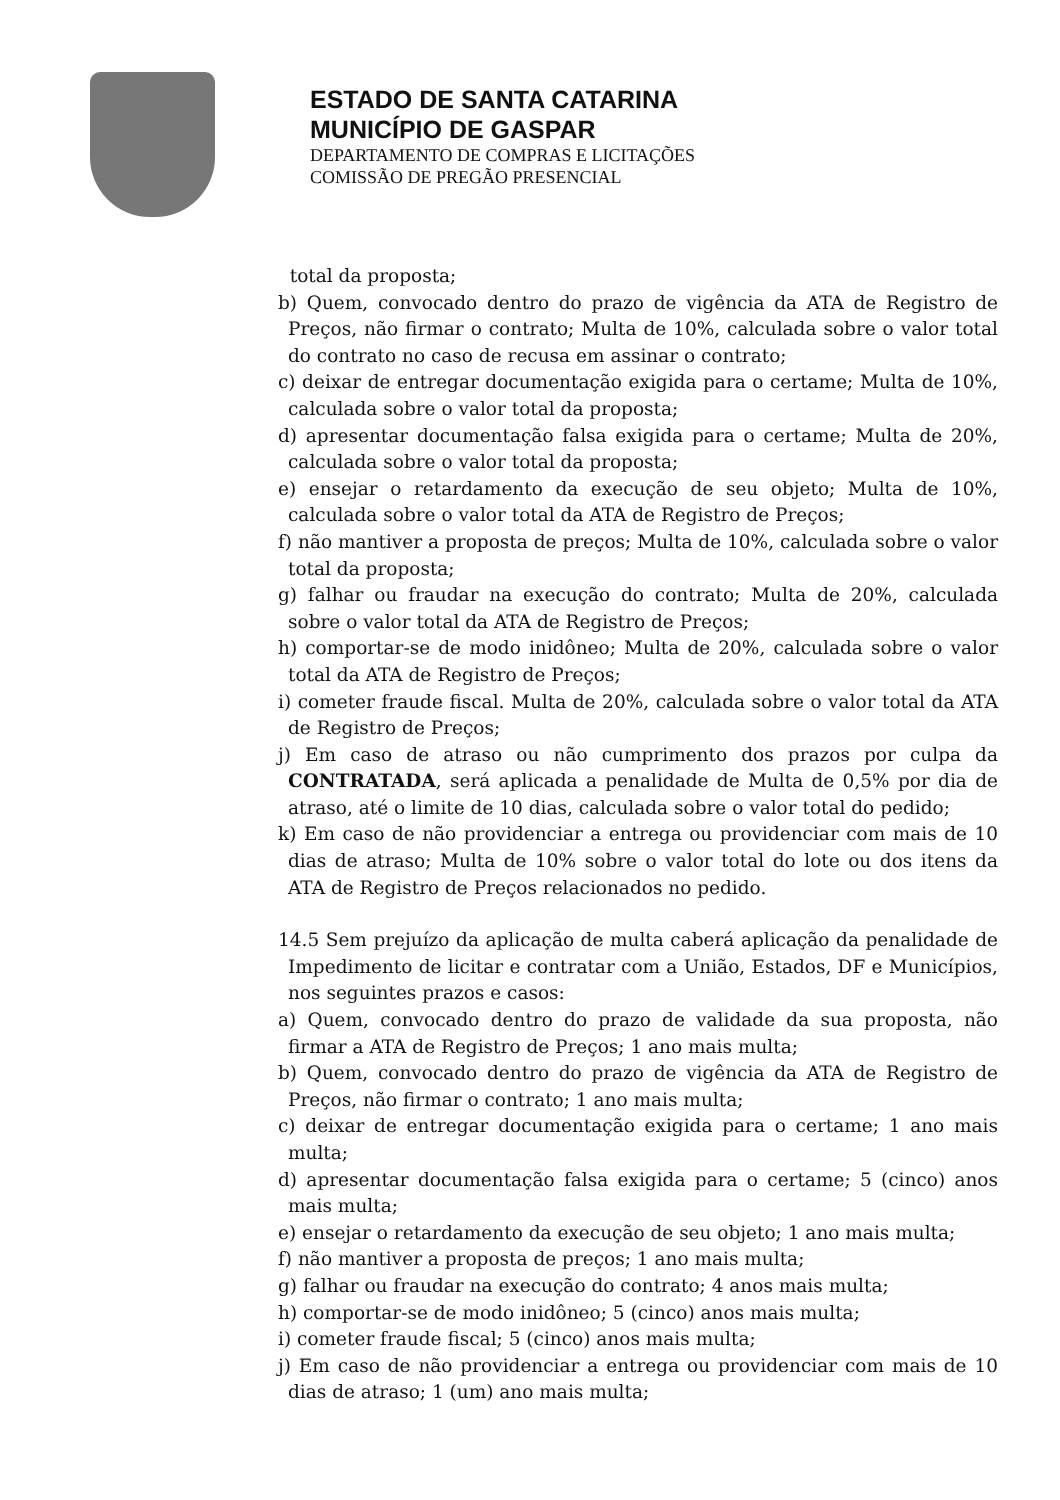ESTADO DE SANTA CATARINA
MUNICÍPIO DE GASPAR
DEPARTAMENTO DE COMPRAS E LICITAÇÕES
COMISSÃO DE PREGÃO PRESENCIAL
total da proposta;
b) Quem, convocado dentro do prazo de vigência da ATA de Registro de Preços, não firmar o contrato; Multa de 10%, calculada sobre o valor total do contrato no caso de recusa em assinar o contrato;
c) deixar de entregar documentação exigida para o certame; Multa de 10%, calculada sobre o valor total da proposta;
d) apresentar documentação falsa exigida para o certame; Multa de 20%, calculada sobre o valor total da proposta;
e) ensejar o retardamento da execução de seu objeto; Multa de 10%, calculada sobre o valor total da ATA de Registro de Preços;
f) não mantiver a proposta de preços; Multa de 10%, calculada sobre o valor total da proposta;
g) falhar ou fraudar na execução do contrato; Multa de 20%, calculada sobre o valor total da ATA de Registro de Preços;
h) comportar-se de modo inidôneo; Multa de 20%, calculada sobre o valor total da ATA de Registro de Preços;
i) cometer fraude fiscal. Multa de 20%, calculada sobre o valor total da ATA de Registro de Preços;
j) Em caso de atraso ou não cumprimento dos prazos por culpa da CONTRATADA, será aplicada a penalidade de Multa de 0,5% por dia de atraso, até o limite de 10 dias, calculada sobre o valor total do pedido;
k) Em caso de não providenciar a entrega ou providenciar com mais de 10 dias de atraso; Multa de 10% sobre o valor total do lote ou dos itens da ATA de Registro de Preços relacionados no pedido.
14.5 Sem prejuízo da aplicação de multa caberá aplicação da penalidade de Impedimento de licitar e contratar com a União, Estados, DF e Municípios, nos seguintes prazos e casos:
a) Quem, convocado dentro do prazo de validade da sua proposta, não firmar a ATA de Registro de Preços; 1 ano mais multa;
b) Quem, convocado dentro do prazo de vigência da ATA de Registro de Preços, não firmar o contrato; 1 ano mais multa;
c) deixar de entregar documentação exigida para o certame; 1 ano mais multa;
d) apresentar documentação falsa exigida para o certame; 5 (cinco) anos mais multa;
e) ensejar o retardamento da execução de seu objeto; 1 ano mais multa;
f) não mantiver a proposta de preços; 1 ano mais multa;
g) falhar ou fraudar na execução do contrato; 4 anos mais multa;
h) comportar-se de modo inidôneo; 5 (cinco) anos mais multa;
i) cometer fraude fiscal; 5 (cinco) anos mais multa;
j) Em caso de não providenciar a entrega ou providenciar com mais de 10 dias de atraso; 1 (um) ano mais multa;